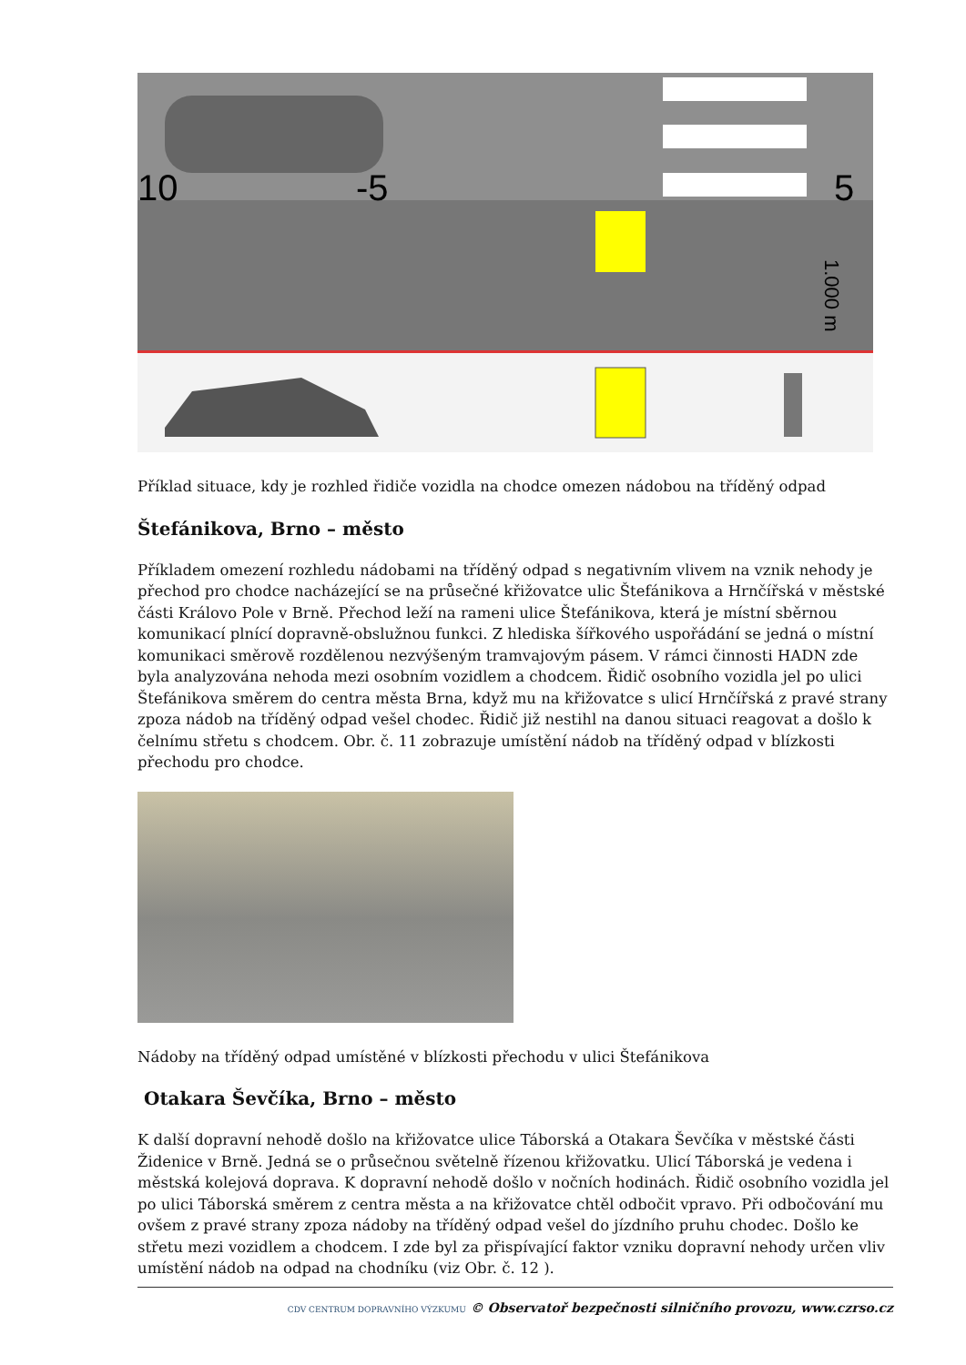10
-5
5
1.000 m
Příklad situace, kdy je rozhled řidiče vozidla na chodce omezen nádobou na tříděný odpad
Štefánikova, Brno – město
Příkladem omezení rozhledu nádobami na tříděný odpad s negativním vlivem na vznik nehody je přechod pro chodce nacházející se na průsečné křižovatce ulic Štefánikova a Hrnčířská v městské části Královo Pole v Brně. Přechod leží na rameni ulice Štefánikova, která je místní sběrnou komunikací plnící dopravně-obslužnou funkci. Z hlediska šířkového uspořádání se jedná o místní komunikaci směrově rozdělenou nezvýšeným tramvajovým pásem. V rámci činnosti HADN zde byla analyzována nehoda mezi osobním vozidlem a chodcem. Řidič osobního vozidla jel po ulici Štefánikova směrem do centra města Brna, když mu na křižovatce s ulicí Hrnčířská z pravé strany zpoza nádob na tříděný odpad vešel chodec. Řidič již nestihl na danou situaci reagovat a došlo k čelnímu střetu s chodcem. Obr. č. 11 zobrazuje umístění nádob na tříděný odpad v blízkosti přechodu pro chodce.
Nádoby na tříděný odpad umístěné v blízkosti přechodu v ulici Štefánikova
Otakara Ševčíka, Brno – město
K další dopravní nehodě došlo na křižovatce ulice Táborská a Otakara Ševčíka v městské části Židenice v Brně. Jedná se o průsečnou světelně řízenou křižovatku. Ulicí Táborská je vedena i městská kolejová doprava. K dopravní nehodě došlo v nočních hodinách. Řidič osobního vozidla jel po ulici Táborská směrem z centra města a na křižovatce chtěl odbočit vpravo. Při odbočování mu ovšem z pravé strany zpoza nádoby na tříděný odpad vešel do jízdního pruhu chodec. Došlo ke střetu mezi vozidlem a chodcem. I zde byl za přispívající faktor vzniku dopravní nehody určen vliv umístění nádob na odpad na chodníku (viz Obr. č. 12 ).
CDV CENTRUM DOPRAVNÍHO VÝZKUMU © Observatoř bezpečnosti silničního provozu, www.czrso.cz